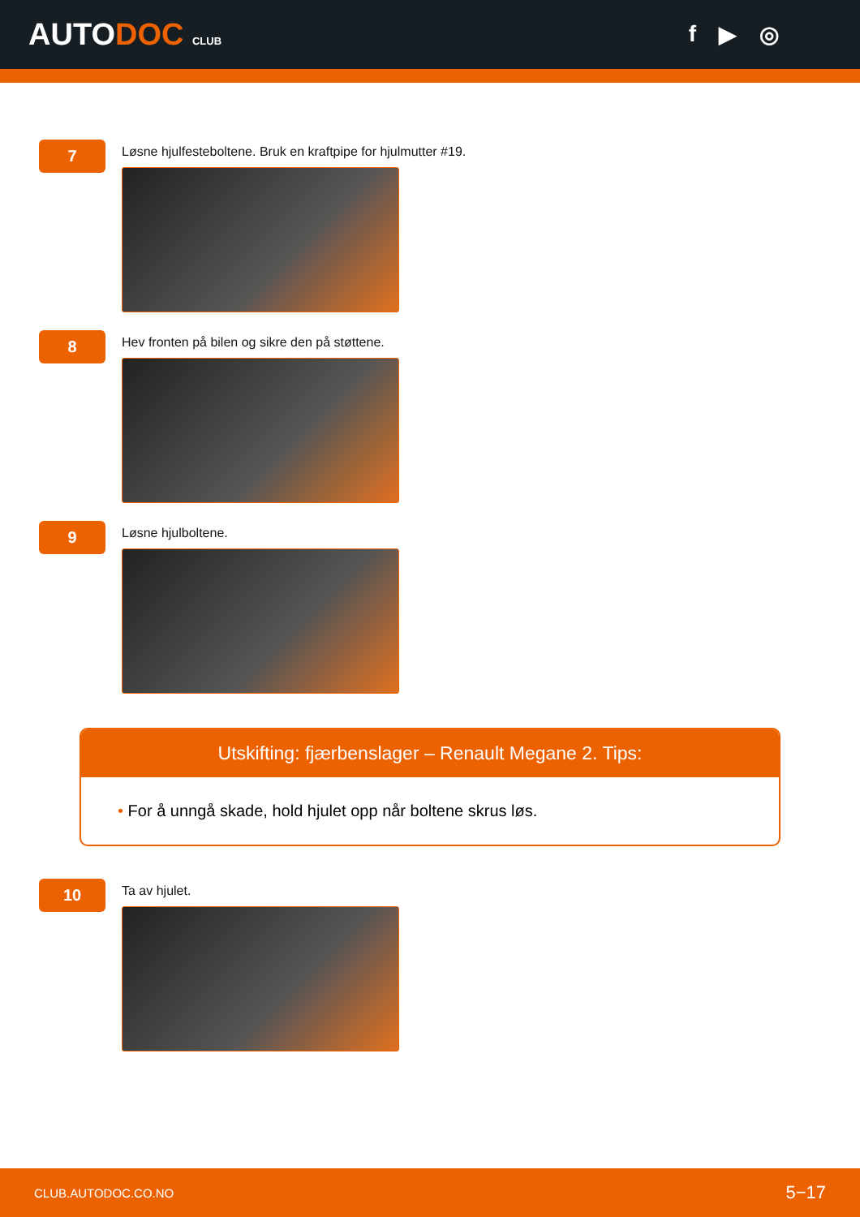AUTODOC CLUB
f ▶ ◎
7
Løsne hjulfesteboltene. Bruk en kraftpipe for hjulmutter #19.
8
Hev fronten på bilen og sikre den på støttene.
9
Løsne hjulboltene.
Utskifting: fjærbenslager – Renault Megane 2. Tips:
• For å unngå skade, hold hjulet opp når boltene skrus løs.
10
Ta av hjulet.
CLUB.AUTODOC.CO.NO 5−17